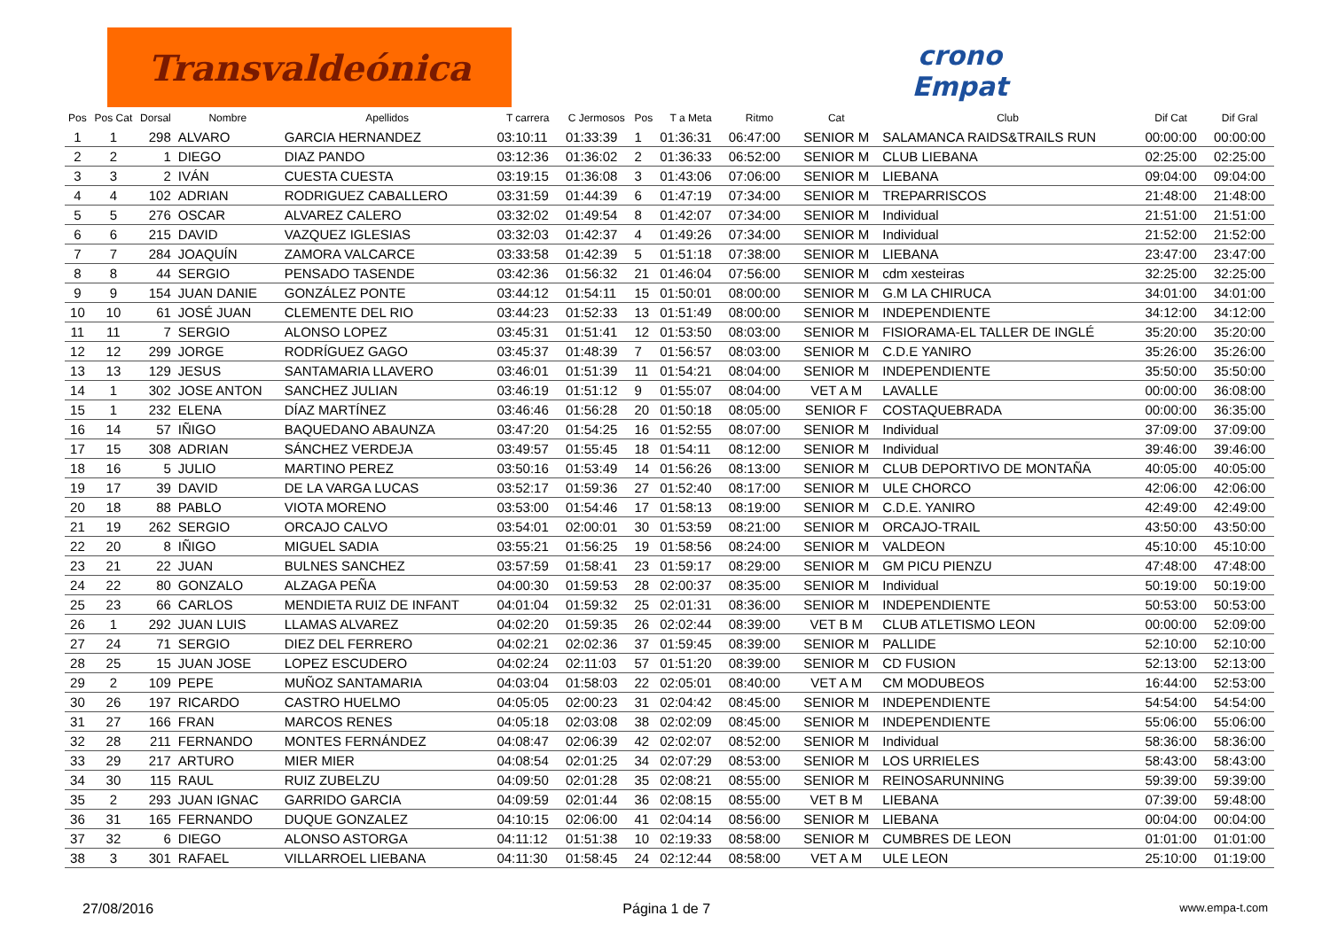Transvaldeónica
crono
Empat
| Pos | Pos Cat | Dorsal | Nombre | Apellidos | T carrera | C Jermosos | Pos | T a Meta | Ritmo | Cat | Club | Dif Cat | Dif Gral |
| --- | --- | --- | --- | --- | --- | --- | --- | --- | --- | --- | --- | --- | --- |
| 1 | 1 | 298 | ALVARO | GARCIA HERNANDEZ | 03:10:11 | 01:33:39 | 1 | 01:36:31 | 06:47:00 | SENIOR M | SALAMANCA RAIDS&TRAILS RUN | 00:00:00 | 00:00:00 |
| 2 | 2 | 1 | DIEGO | DIAZ PANDO | 03:12:36 | 01:36:02 | 2 | 01:36:33 | 06:52:00 | SENIOR M | CLUB LIEBANA | 02:25:00 | 02:25:00 |
| 3 | 3 | 2 | IVÁN | CUESTA CUESTA | 03:19:15 | 01:36:08 | 3 | 01:43:06 | 07:06:00 | SENIOR M | LIEBANA | 09:04:00 | 09:04:00 |
| 4 | 4 | 102 | ADRIAN | RODRIGUEZ CABALLERO | 03:31:59 | 01:44:39 | 6 | 01:47:19 | 07:34:00 | SENIOR M | TREPARRISCOS | 21:48:00 | 21:48:00 |
| 5 | 5 | 276 | OSCAR | ALVAREZ CALERO | 03:32:02 | 01:49:54 | 8 | 01:42:07 | 07:34:00 | SENIOR M | Individual | 21:51:00 | 21:51:00 |
| 6 | 6 | 215 | DAVID | VAZQUEZ IGLESIAS | 03:32:03 | 01:42:37 | 4 | 01:49:26 | 07:34:00 | SENIOR M | Individual | 21:52:00 | 21:52:00 |
| 7 | 7 | 284 | JOAQUÍN | ZAMORA VALCARCE | 03:33:58 | 01:42:39 | 5 | 01:51:18 | 07:38:00 | SENIOR M | LIEBANA | 23:47:00 | 23:47:00 |
| 8 | 8 | 44 | SERGIO | PENSADO TASENDE | 03:42:36 | 01:56:32 | 21 | 01:46:04 | 07:56:00 | SENIOR M | cdm xesteiras | 32:25:00 | 32:25:00 |
| 9 | 9 | 154 | JUAN DANIE | GONZÁLEZ PONTE | 03:44:12 | 01:54:11 | 15 | 01:50:01 | 08:00:00 | SENIOR M | G.M LA CHIRUCA | 34:01:00 | 34:01:00 |
| 10 | 10 | 61 | JOSÉ JUAN | CLEMENTE DEL RIO | 03:44:23 | 01:52:33 | 13 | 01:51:49 | 08:00:00 | SENIOR M | INDEPENDIENTE | 34:12:00 | 34:12:00 |
| 11 | 11 | 7 | SERGIO | ALONSO LOPEZ | 03:45:31 | 01:51:41 | 12 | 01:53:50 | 08:03:00 | SENIOR M | FISIORAMA-EL TALLER DE INGLÉ | 35:20:00 | 35:20:00 |
| 12 | 12 | 299 | JORGE | RODRÍGUEZ GAGO | 03:45:37 | 01:48:39 | 7 | 01:56:57 | 08:03:00 | SENIOR M | C.D.E YANIRO | 35:26:00 | 35:26:00 |
| 13 | 13 | 129 | JESUS | SANTAMARIA LLAVERO | 03:46:01 | 01:51:39 | 11 | 01:54:21 | 08:04:00 | SENIOR M | INDEPENDIENTE | 35:50:00 | 35:50:00 |
| 14 | 1 | 302 | JOSE ANTON | SANCHEZ JULIAN | 03:46:19 | 01:51:12 | 9 | 01:55:07 | 08:04:00 | VET A M | LAVALLE | 00:00:00 | 36:08:00 |
| 15 | 1 | 232 | ELENA | DÍAZ MARTÍNEZ | 03:46:46 | 01:56:28 | 20 | 01:50:18 | 08:05:00 | SENIOR F | COSTAQUEBRADA | 00:00:00 | 36:35:00 |
| 16 | 14 | 57 | IÑIGO | BAQUEDANO ABAUNZA | 03:47:20 | 01:54:25 | 16 | 01:52:55 | 08:07:00 | SENIOR M | Individual | 37:09:00 | 37:09:00 |
| 17 | 15 | 308 | ADRIAN | SÁNCHEZ VERDEJA | 03:49:57 | 01:55:45 | 18 | 01:54:11 | 08:12:00 | SENIOR M | Individual | 39:46:00 | 39:46:00 |
| 18 | 16 | 5 | JULIO | MARTINO PEREZ | 03:50:16 | 01:53:49 | 14 | 01:56:26 | 08:13:00 | SENIOR M | CLUB DEPORTIVO DE MONTAÑA | 40:05:00 | 40:05:00 |
| 19 | 17 | 39 | DAVID | DE LA VARGA LUCAS | 03:52:17 | 01:59:36 | 27 | 01:52:40 | 08:17:00 | SENIOR M | ULE CHORCO | 42:06:00 | 42:06:00 |
| 20 | 18 | 88 | PABLO | VIOTA MORENO | 03:53:00 | 01:54:46 | 17 | 01:58:13 | 08:19:00 | SENIOR M | C.D.E. YANIRO | 42:49:00 | 42:49:00 |
| 21 | 19 | 262 | SERGIO | ORCAJO CALVO | 03:54:01 | 02:00:01 | 30 | 01:53:59 | 08:21:00 | SENIOR M | ORCAJO-TRAIL | 43:50:00 | 43:50:00 |
| 22 | 20 | 8 | IÑIGO | MIGUEL SADIA | 03:55:21 | 01:56:25 | 19 | 01:58:56 | 08:24:00 | SENIOR M | VALDEON | 45:10:00 | 45:10:00 |
| 23 | 21 | 22 | JUAN | BULNES SANCHEZ | 03:57:59 | 01:58:41 | 23 | 01:59:17 | 08:29:00 | SENIOR M | GM PICU PIENZU | 47:48:00 | 47:48:00 |
| 24 | 22 | 80 | GONZALO | ALZAGA PEÑA | 04:00:30 | 01:59:53 | 28 | 02:00:37 | 08:35:00 | SENIOR M | Individual | 50:19:00 | 50:19:00 |
| 25 | 23 | 66 | CARLOS | MENDIETA RUIZ DE INFANT | 04:01:04 | 01:59:32 | 25 | 02:01:31 | 08:36:00 | SENIOR M | INDEPENDIENTE | 50:53:00 | 50:53:00 |
| 26 | 1 | 292 | JUAN LUIS | LLAMAS ALVAREZ | 04:02:20 | 01:59:35 | 26 | 02:02:44 | 08:39:00 | VET B M | CLUB ATLETISMO LEON | 00:00:00 | 52:09:00 |
| 27 | 24 | 71 | SERGIO | DIEZ DEL FERRERO | 04:02:21 | 02:02:36 | 37 | 01:59:45 | 08:39:00 | SENIOR M | PALLIDE | 52:10:00 | 52:10:00 |
| 28 | 25 | 15 | JUAN JOSE | LOPEZ ESCUDERO | 04:02:24 | 02:11:03 | 57 | 01:51:20 | 08:39:00 | SENIOR M | CD FUSION | 52:13:00 | 52:13:00 |
| 29 | 2 | 109 | PEPE | MUÑOZ SANTAMARIA | 04:03:04 | 01:58:03 | 22 | 02:05:01 | 08:40:00 | VET A M | CM MODUBEOS | 16:44:00 | 52:53:00 |
| 30 | 26 | 197 | RICARDO | CASTRO HUELMO | 04:05:05 | 02:00:23 | 31 | 02:04:42 | 08:45:00 | SENIOR M | INDEPENDIENTE | 54:54:00 | 54:54:00 |
| 31 | 27 | 166 | FRAN | MARCOS RENES | 04:05:18 | 02:03:08 | 38 | 02:02:09 | 08:45:00 | SENIOR M | INDEPENDIENTE | 55:06:00 | 55:06:00 |
| 32 | 28 | 211 | FERNANDO | MONTES FERNÁNDEZ | 04:08:47 | 02:06:39 | 42 | 02:02:07 | 08:52:00 | SENIOR M | Individual | 58:36:00 | 58:36:00 |
| 33 | 29 | 217 | ARTURO | MIER MIER | 04:08:54 | 02:01:25 | 34 | 02:07:29 | 08:53:00 | SENIOR M | LOS URRIELES | 58:43:00 | 58:43:00 |
| 34 | 30 | 115 | RAUL | RUIZ ZUBELZU | 04:09:50 | 02:01:28 | 35 | 02:08:21 | 08:55:00 | SENIOR M | REINOSARUNNING | 59:39:00 | 59:39:00 |
| 35 | 2 | 293 | JUAN IGNAC | GARRIDO GARCIA | 04:09:59 | 02:01:44 | 36 | 02:08:15 | 08:55:00 | VET B M | LIEBANA | 07:39:00 | 59:48:00 |
| 36 | 31 | 165 | FERNANDO | DUQUE GONZALEZ | 04:10:15 | 02:06:00 | 41 | 02:04:14 | 08:56:00 | SENIOR M | LIEBANA | 00:04:00 | 00:04:00 |
| 37 | 32 | 6 | DIEGO | ALONSO ASTORGA | 04:11:12 | 01:51:38 | 10 | 02:19:33 | 08:58:00 | SENIOR M | CUMBRES DE LEON | 01:01:00 | 01:01:00 |
| 38 | 3 | 301 | RAFAEL | VILLARROEL LIEBANA | 04:11:30 | 01:58:45 | 24 | 02:12:44 | 08:58:00 | VET A M | ULE LEON | 25:10:00 | 01:19:00 |
27/08/2016 Página 1 de 7 www.empa-t.com